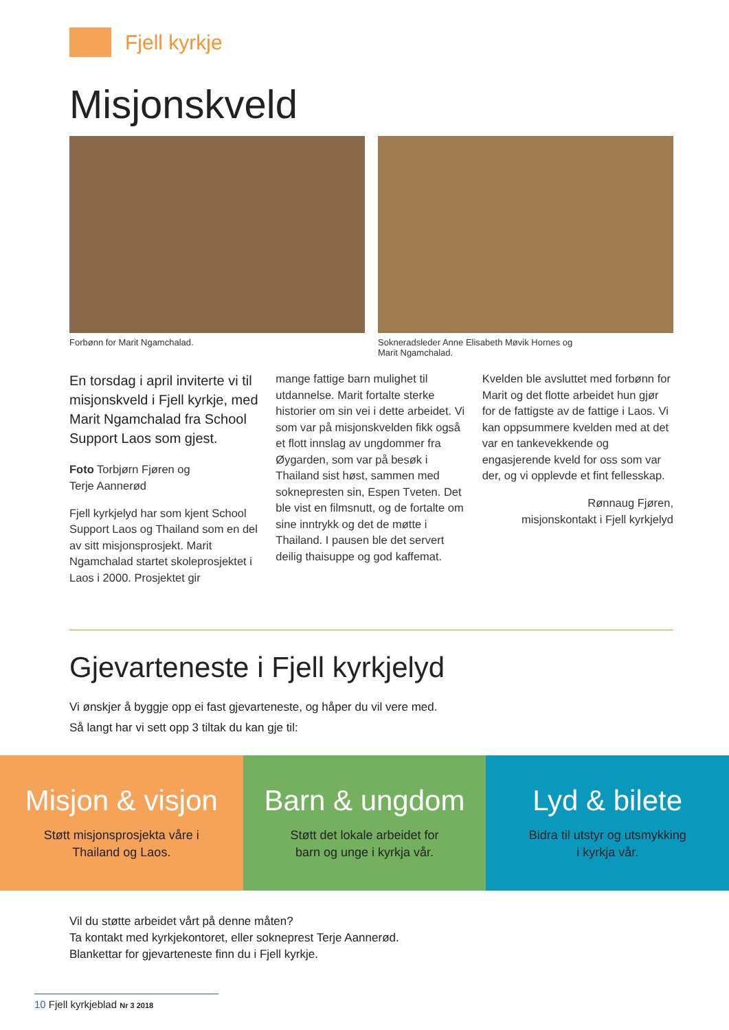Fjell kyrkje
Misjonskveld
Forbønn for Marit Ngamchalad. Sokneradsleder Anne Elisabeth Møvik Hornes og
Marit Ngamchalad.
En torsdag i april inviterte vi til misjonskveld i Fjell kyrkje, med Marit Ngamchalad fra School Support Laos som gjest.
Foto Torbjørn Fjøren og
Terje Aannerød
Fjell kyrkjelyd har som kjent School Support Laos og Thailand som en del av sitt misjonsprosjekt. Marit Ngamchalad startet skoleprosjektet i Laos i 2000. Prosjektet gir
mange fattige barn mulighet til utdannelse. Marit fortalte sterke historier om sin vei i dette arbeidet. Vi som var på misjonskvelden fikk også et flott innslag av ungdommer fra Øygarden, som var på besøk i Thailand sist høst, sammen med soknepresten sin, Espen Tveten. Det ble vist en filmsnutt, og de fortalte om sine inntrykk og det de møtte i Thailand. I pausen ble det servert deilig thaisuppe og god kaffemat.
Kvelden ble avsluttet med forbønn for Marit og det flotte arbeidet hun gjør for de fattigste av de fattige i Laos. Vi kan oppsummere kvelden med at det var en tankevekkende og engasjerende kveld for oss som var der, og vi opplevde et fint fellesskap.
Rønnaug Fjøren,
misjonskontakt i Fjell kyrkjelyd
Gjevarteneste i Fjell kyrkjelyd
Vi ønskjer å byggje opp ei fast gjevarteneste, og håper du vil vere med.
Så langt har vi sett opp 3 tiltak du kan gje til:
Misjon & visjon
Støtt misjonsprosjekta våre i
Thailand og Laos.
Barn & ungdom
Støtt det lokale arbeidet for
barn og unge i kyrkja vår.
Lyd & bilete
Bidra til utstyr og utsmykking
i kyrkja vår.
Vil du støtte arbeidet vårt på denne måten?
Ta kontakt med kyrkjekontoret, eller sokneprest Terje Aannerød.
Blankettar for gjevarteneste finn du i Fjell kyrkje.
10 Fjell kyrkjeblad Nr 3 2018